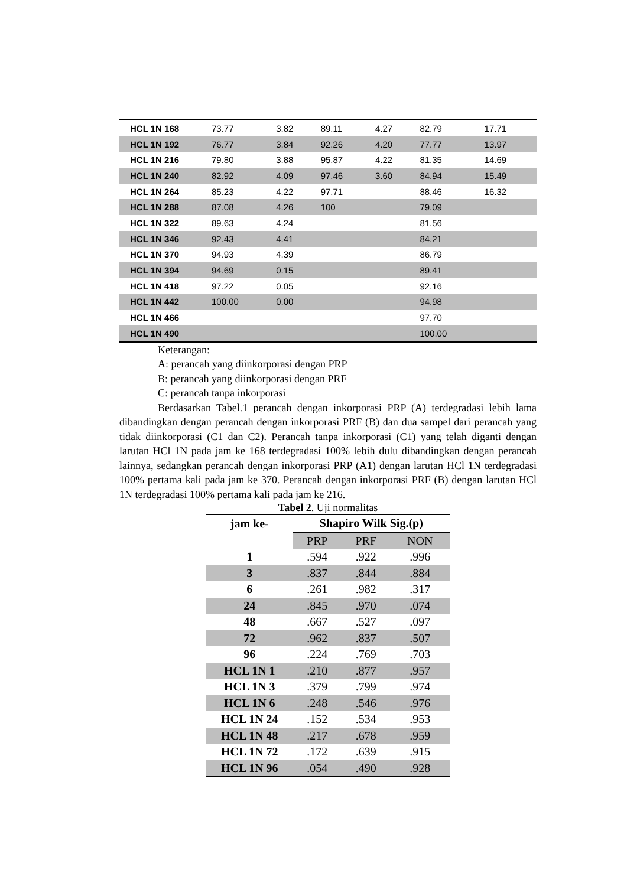| HCL 1N 168 | 73.77 | 3.82 | 89.11 | 4.27 | 82.79 | 17.71 |
| HCL 1N 192 | 76.77 | 3.84 | 92.26 | 4.20 | 77.77 | 13.97 |
| HCL 1N 216 | 79.80 | 3.88 | 95.87 | 4.22 | 81.35 | 14.69 |
| HCL 1N 240 | 82.92 | 4.09 | 97.46 | 3.60 | 84.94 | 15.49 |
| HCL 1N 264 | 85.23 | 4.22 | 97.71 | | 88.46 | 16.32 |
| HCL 1N 288 | 87.08 | 4.26 | 100 | | 79.09 | |
| HCL 1N 322 | 89.63 | 4.24 | | | 81.56 | |
| HCL 1N 346 | 92.43 | 4.41 | | | 84.21 | |
| HCL 1N 370 | 94.93 | 4.39 | | | 86.79 | |
| HCL 1N 394 | 94.69 | 0.15 | | | 89.41 | |
| HCL 1N 418 | 97.22 | 0.05 | | | 92.16 | |
| HCL 1N 442 | 100.00 | 0.00 | | | 94.98 | |
| HCL 1N 466 | | | | | 97.70 | |
| HCL 1N 490 | | | | | 100.00 | |
Keterangan:
A: perancah yang diinkorporasi dengan PRP
B: perancah yang diinkorporasi dengan PRF
C: perancah tanpa inkorporasi
Berdasarkan Tabel.1 perancah dengan inkorporasi PRP (A) terdegradasi lebih lama dibandingkan dengan perancah dengan inkorporasi PRF (B) dan dua sampel dari perancah yang tidak diinkorporasi (C1 dan C2). Perancah tanpa inkorporasi (C1) yang telah diganti dengan larutan HCl 1N pada jam ke 168 terdegradasi 100% lebih dulu dibandingkan dengan perancah lainnya, sedangkan perancah dengan inkorporasi PRP (A1) dengan larutan HCl 1N terdegradasi 100% pertama kali pada jam ke 370. Perancah dengan inkorporasi PRF (B) dengan larutan HCl 1N terdegradasi 100% pertama kali pada jam ke 216.
Tabel 2. Uji normalitas
| jam ke- | Shapiro Wilk Sig.(p) | | |
| --- | --- | --- | --- |
| | PRP | PRF | NON |
| 1 | .594 | .922 | .996 |
| 3 | .837 | .844 | .884 |
| 6 | .261 | .982 | .317 |
| 24 | .845 | .970 | .074 |
| 48 | .667 | .527 | .097 |
| 72 | .962 | .837 | .507 |
| 96 | .224 | .769 | .703 |
| HCL 1N 1 | .210 | .877 | .957 |
| HCL 1N 3 | .379 | .799 | .974 |
| HCL 1N 6 | .248 | .546 | .976 |
| HCL 1N 24 | .152 | .534 | .953 |
| HCL 1N 48 | .217 | .678 | .959 |
| HCL 1N 72 | .172 | .639 | .915 |
| HCL 1N 96 | .054 | .490 | .928 |